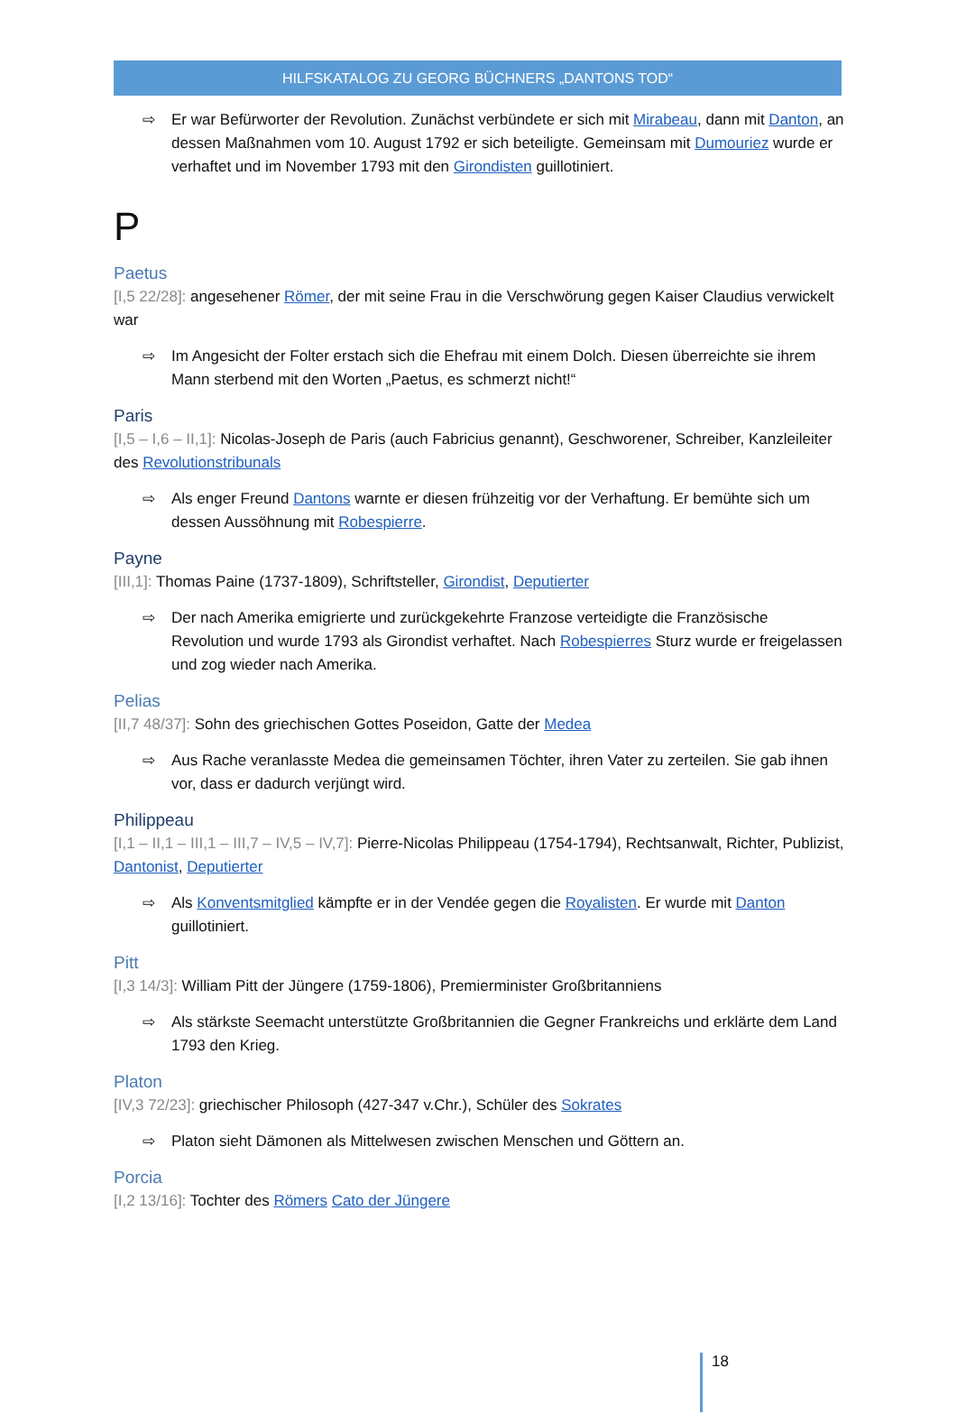HILFSKATALOG ZU GEORG BÜCHNERS „DANTONS TOD“
⇨ Er war Befürworter der Revolution. Zunächst verbündete er sich mit Mirabeau, dann mit Danton, an dessen Maßnahmen vom 10. August 1792 er sich beteiligte. Gemeinsam mit Dumouriez wurde er verhaftet und im November 1793 mit den Girondisten guillotiniert.
P
Paetus
[I,5 22/28]: angesehener Römer, der mit seine Frau in die Verschwörung gegen Kaiser Claudius verwickelt war
⇨ Im Angesicht der Folter erstach sich die Ehefrau mit einem Dolch. Diesen überreichte sie ihrem Mann sterbend mit den Worten „Paetus, es schmerzt nicht!“
Paris
[I,5 – I,6 – II,1]: Nicolas-Joseph de Paris (auch Fabricius genannt), Geschworener, Schreiber, Kanzleileiter des Revolutionstribunals
⇨ Als enger Freund Dantons warnte er diesen frühzeitig vor der Verhaftung. Er bemühte sich um dessen Aussöhnung mit Robespierre.
Payne
[III,1]: Thomas Paine (1737-1809), Schriftsteller, Girondist, Deputierter
⇨ Der nach Amerika emigrierte und zurückgekehrte Franzose verteidigte die Französische Revolution und wurde 1793 als Girondist verhaftet. Nach Robespierres Sturz wurde er freigelassen und zog wieder nach Amerika.
Pelias
[II,7 48/37]: Sohn des griechischen Gottes Poseidon, Gatte der Medea
⇨ Aus Rache veranlasste Medea die gemeinsamen Töchter, ihren Vater zu zerteilen. Sie gab ihnen vor, dass er dadurch verjüngt wird.
Philippeau
[I,1 – II,1 – III,1 – III,7 – IV,5 – IV,7]: Pierre-Nicolas Philippeau (1754-1794), Rechtsanwalt, Richter, Publizist, Dantonist, Deputierter
⇨ Als Konventsmitglied kämpfte er in der Vendée gegen die Royalisten. Er wurde mit Danton guillotiniert.
Pitt
[I,3 14/3]: William Pitt der Jüngere (1759-1806), Premierminister Großbritanniens
⇨ Als stärkste Seemacht unterstützte Großbritannien die Gegner Frankreichs und erklärte dem Land 1793 den Krieg.
Platon
[IV,3 72/23]: griechischer Philosoph (427-347 v.Chr.), Schüler des Sokrates
⇨ Platon sieht Dämonen als Mittelwesen zwischen Menschen und Göttern an.
Porcia
[I,2 13/16]: Tochter des Römers Cato der Jüngere
18